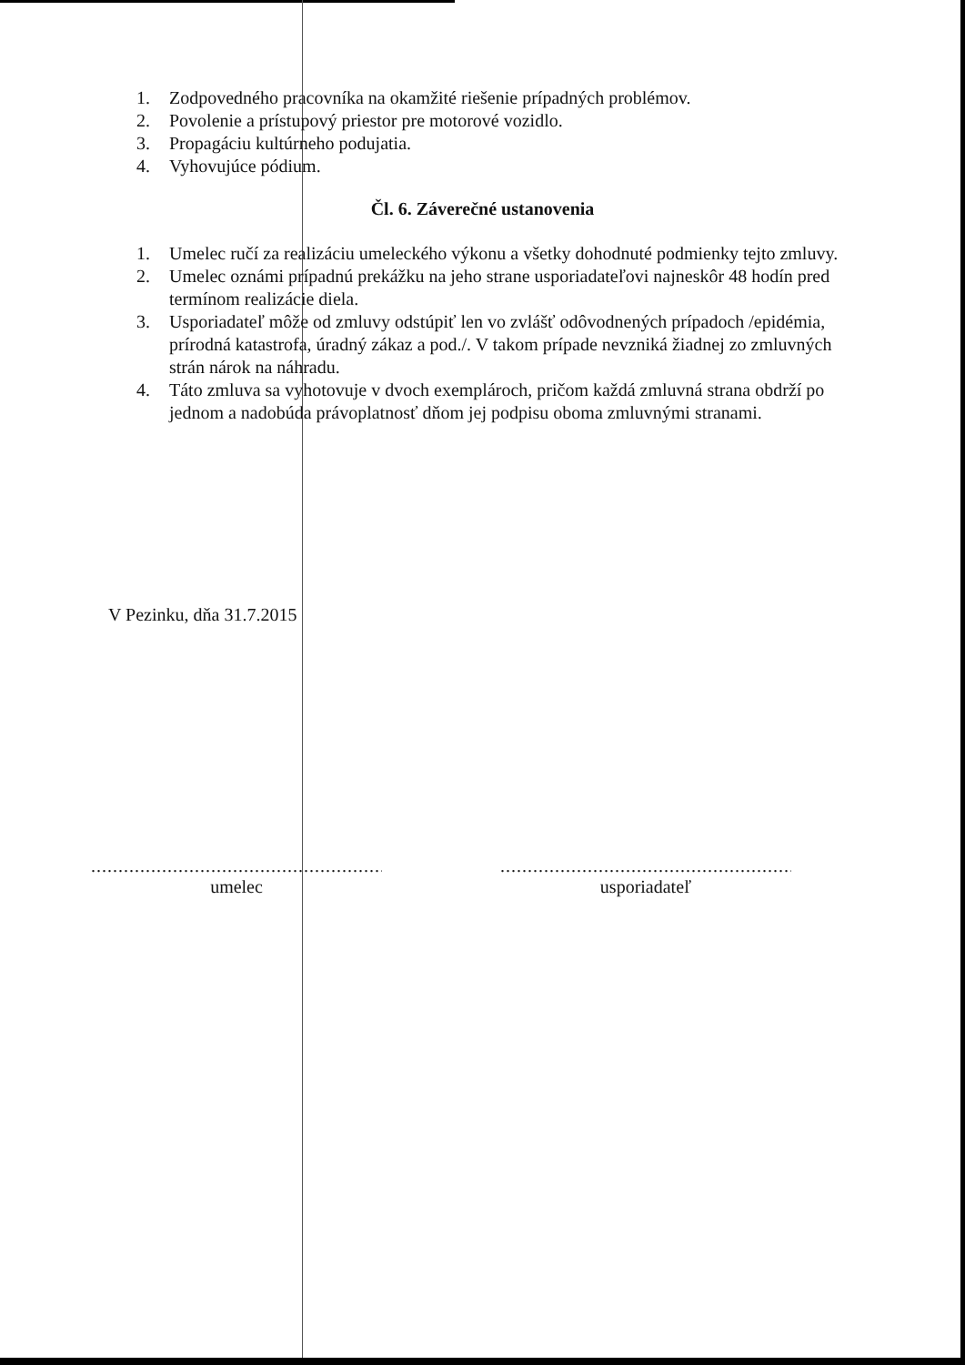1. Zodpovedného pracovníka na okamžité riešenie prípadných problémov.
2. Povolenie a prístupový priestor pre motorové vozidlo.
3. Propagáciu kultúrneho podujatia.
4. Vyhovujúce pódium.
Čl. 6. Záverečné ustanovenia
1. Umelec ručí za realizáciu umeleckého výkonu a všetky dohodnuté podmienky tejto zmluvy.
2. Umelec oznámi prípadnú prekážku na jeho strane usporiadateľovi najneskôr 48 hodín pred termínom realizácie diela.
3. Usporiadateľ môže od zmluvy odstúpiť len vo zvlášť odôvodnených prípadoch /epidémia, prírodná katastrofa, úradný zákaz a pod./. V takom prípade nevzniká žiadnej zo zmluvných strán nárok na náhradu.
4. Táto zmluva sa vyhotovuje v dvoch exemplároch, pričom každá zmluvná strana obdrží po jednom a nadobúda právoplatnosť dňom jej podpisu oboma zmluvnými stranami.
V Pezinku, dňa 31.7.2015
.........................................................
umelec
.........................................................
usporiadateľ